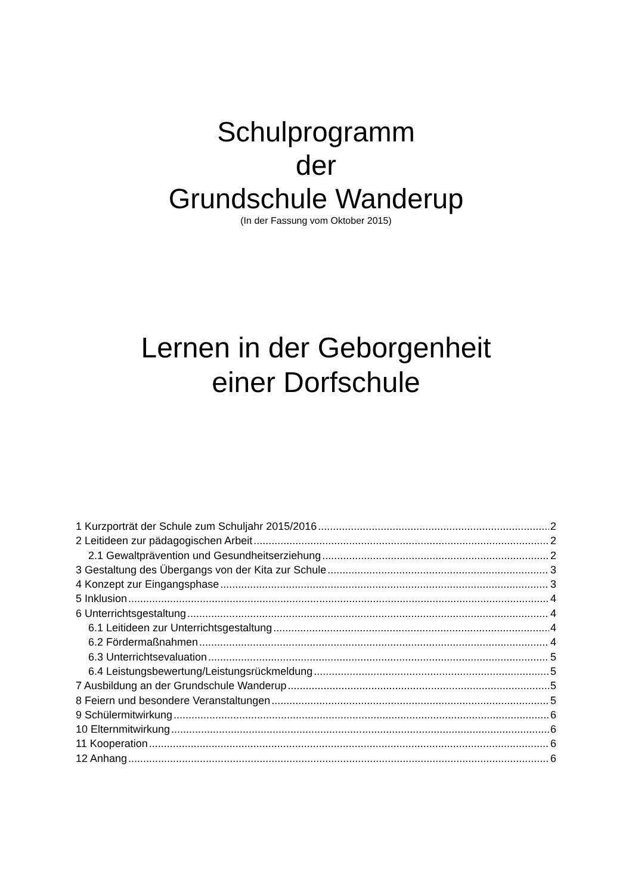Schulprogramm
der
Grundschule Wanderup
(In der Fassung vom Oktober 2015)
Lernen in der Geborgenheit
einer Dorfschule
1 Kurzporträt der Schule zum Schuljahr 2015/2016 2
2 Leitideen zur pädagogischen Arbeit 2
2.1 Gewaltprävention und Gesundheitserziehung 2
3 Gestaltung des Übergangs von der Kita zur Schule 3
4 Konzept zur Eingangsphase 3
5 Inklusion 4
6 Unterrichtsgestaltung 4
6.1 Leitideen zur Unterrichtsgestaltung 4
6.2 Fördermaßnahmen 4
6.3 Unterrichtsevaluation 5
6.4 Leistungsbewertung/Leistungsrückmeldung 5
7 Ausbildung an der Grundschule Wanderup 5
8 Feiern und besondere Veranstaltungen 5
9 Schülermitwirkung 6
10 Elternmitwirkung 6
11 Kooperation 6
12 Anhang 6